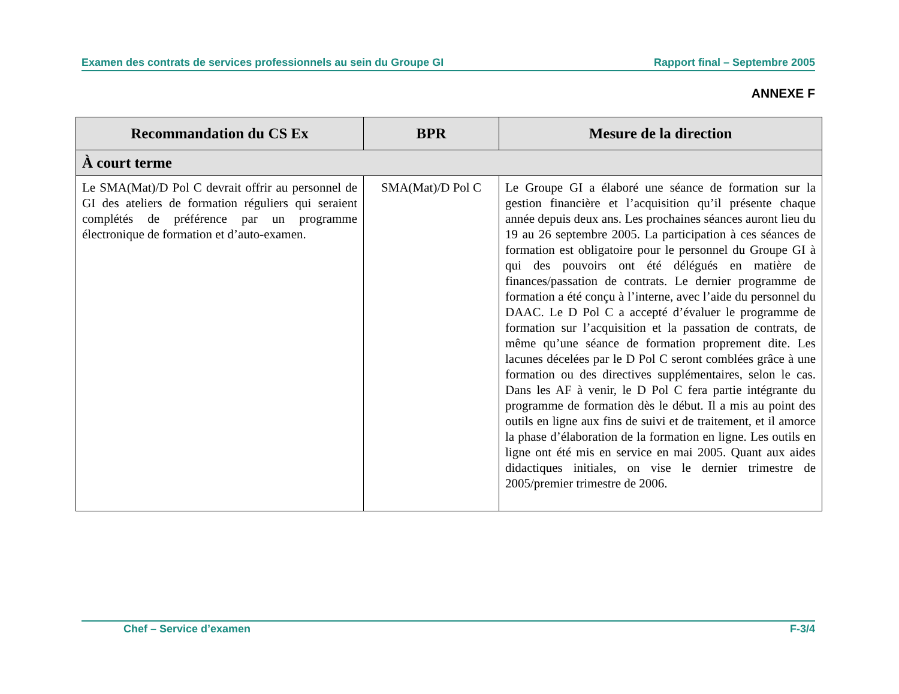Examen des contrats de services professionnels au sein du Groupe GI Rapport final – Septembre 2005
ANNEXE F
| Recommandation du CS Ex | BPR | Mesure de la direction |
| --- | --- | --- |
| À court terme | | |
| Le SMA(Mat)/D Pol C devrait offrir au personnel de GI des ateliers de formation réguliers qui seraient complétés de préférence par un programme électronique de formation et d’auto-examen. | SMA(Mat)/D Pol C | Le Groupe GI a élaboré une séance de formation sur la gestion financière et l’acquisition qu’il présente chaque année depuis deux ans. Les prochaines séances auront lieu du 19 au 26 septembre 2005. La participation à ces séances de formation est obligatoire pour le personnel du Groupe GI à qui des pouvoirs ont été délégués en matière de finances/passation de contrats. Le dernier programme de formation a été conçu à l’interne, avec l’aide du personnel du DAAC. Le D Pol C a accepté d’évaluer le programme de formation sur l’acquisition et la passation de contrats, de même qu’une séance de formation proprement dite. Les lacunes décelées par le D Pol C seront comblées grâce à une formation ou des directives supplémentaires, selon le cas. Dans les AF à venir, le D Pol C fera partie intégrante du programme de formation dès le début. Il a mis au point des outils en ligne aux fins de suivi et de traitement, et il amorce la phase d’élaboration de la formation en ligne. Les outils en ligne ont été mis en service en mai 2005. Quant aux aides didactiques initiales, on vise le dernier trimestre de 2005/premier trimestre de 2006. |
Chef – Service d’examen F-3/4